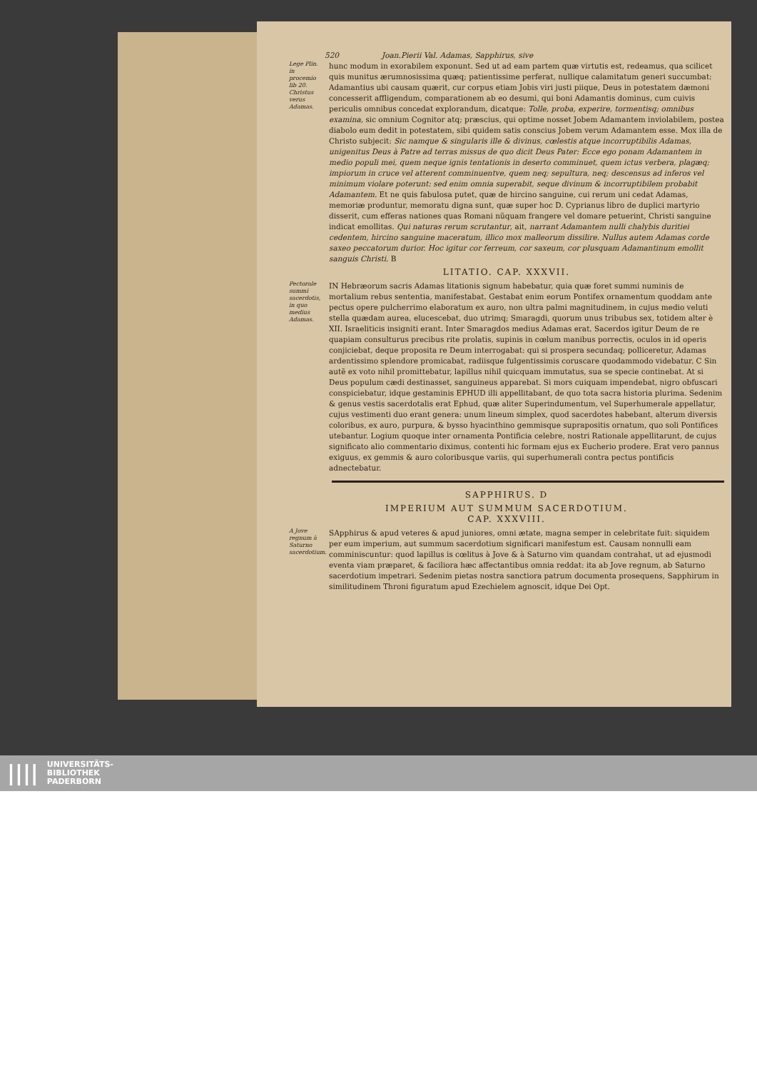520 Joan.Pierii Val. Adamas, Sapphirus, sive
Lege Plin. in procemio lib 20. Christus verus Adamas.
hunc modum in exorabilem exponunt. Sed ut ad eam partem quæ virtutis est, redeamus, qua scilicet quis munitus ærumnosissima quæq; patientissime perferat, nullique calamitatum generi succumbat: Adamantius ubi causam quærit, cur corpus etiam Jobis viri justi piique, Deus in potestatem dæmoni concesserit affligendum, comparationem ab eo desumi, qui boni Adamantis dominus, cum cuivis periculis omnibus concedat explorandum, dicatque: Tolle, proba, experire, tormentisq; omnibus examina, sic omnium Cognitor atq; præscius, qui optime nosset Jobem Adamantem inviolabilem, postea diabolo eum dedit in potestatem, sibi quidem satis conscius Jobem verum Adamantem esse. Mox illa de Christo subjecit: Sic namque & singularis ille & divinus, cœlestis atque incorruptibilis Adamas, unigenitus Deus à Patre ad terras missus de quo dicit Deus Pater: Ecce ego ponam Adamantem in medio populi mei, quem neque ignis tentationis in deserto comminuet, quem ictus verbera, plagæq; impiorum in cruce vel atterent comminuentve, quem neq; sepultura, neq; descensus ad inferos vel minimum violare poterunt: sed enim omnia superabit, seque divinum & incorruptibilem probabit Adamantem. Et ne quis fabulosa putet, quæ de hircino sanguine, cui rerum uni cedat Adamas, memoriæ produntur, memoratu digna sunt, quæ super hoc D. Cyprianus libro de duplici martyrio disserit, cum efferas nationes quas Romani nũquam frangere vel domare petuerint, Christi sanguine indicat emollitas. Qui naturas rerum scrutantur, ait, narrant Adamantem nulli chalybis duritiei cedentem, hircino sanguine maceratum, illico mox malleorum dissilire. Nullus autem Adamas corde saxeo peccatorum durior. Hoc igitur cor ferreum, cor saxeum, cor plusquam Adamantinum emollit sanguis Christi. B
LITATIO. CAP. XXXVII.
Pectorale summi sacerdotis, in quo medius Adamas.
IN Hebræorum sacris Adamas litationis signum habebatur, quia quæ foret summi numinis de mortalium rebus sententia, manifestabat. Gestabat enim eorum Pontifex ornamentum quoddam ante pectus opere pulcherrimo elaboratum ex auro, non ultra palmi magnitudinem, in cujus medio veluti stella quædam aurea, elucescebat, duo utrimq; Smaragdi, quorum unus tribubus sex, totidem alter è XII. Israeliticis insigniti erant. Inter Smaragdos medius Adamas erat. Sacerdos igitur Deum de re quapiam consulturus precibus rite prolatis, supinis in cœlum manibus porrectis, oculos in id operis conjiciebat, deque proposita re Deum interrogabat: qui si prospera secundaq; polliceretur, Adamas ardentissimo splendore promicabat, radiisque fulgentissimis coruscare quodammodo videbatur. C Sin autẽ ex voto nihil promittebatur, lapillus nihil quicquam immutatus, sua se specie continebat. At si Deus populum cædi destinasset, sanguineus apparebat. Si mors cuiquam impendebat, nigro obfuscari conspiciebatur, idque gestaminis EPHUD illi appellitabant, de quo tota sacra historia plurima. Sedenim & genus vestis sacerdotalis erat Ephud, quæ aliter Superindumentum, vel Superhumerale appellatur, cujus vestimenti duo erant genera: unum lineum simplex, quod sacerdotes habebant, alterum diversis coloribus, ex auro, purpura, & bysso hyacinthino gemmisque suprapositis ornatum, quo soli Pontifices utebantur. Logium quoque inter ornamenta Pontificia celebre, nostri Rationale appellitarunt, de cujus significato alio commentario diximus, contenti hic formam ejus ex Eucherio prodere. Erat vero pannus exiguus, ex gemmis & auro coloribusque variis, qui superhumerali contra pectus pontificis adnectebatur.
SAPPHIRUS. D
IMPERIUM AUT SUMMUM SACERDOTIUM.
CAP. XXXVIII.
A Jove regnum à Saturno sacerdotium.
SApphirus & apud veteres & apud juniores, omni ætate, magna semper in celebritate fuit: siquidem per eum imperium, aut summum sacerdotium significari manifestum est. Causam nonnulli eam comminiscuntur: quod lapillus is cœlitus à Jove & à Saturno vim quandam contrahat, ut ad ejusmodi eventa viam præparet, & faciliora hæc affectantibus omnia reddat: ita ab Jove regnum, ab Saturno sacerdotium impetrari. Sedenim pietas nostra sanctiora patrum documenta prosequens, Sapphirum in similitudinem Throni figuratum apud Ezechielem agnoscit, idque Dei Opt.
|||| UNIVERSITÄTS-
BIBLIOTHEK
PADERBORN